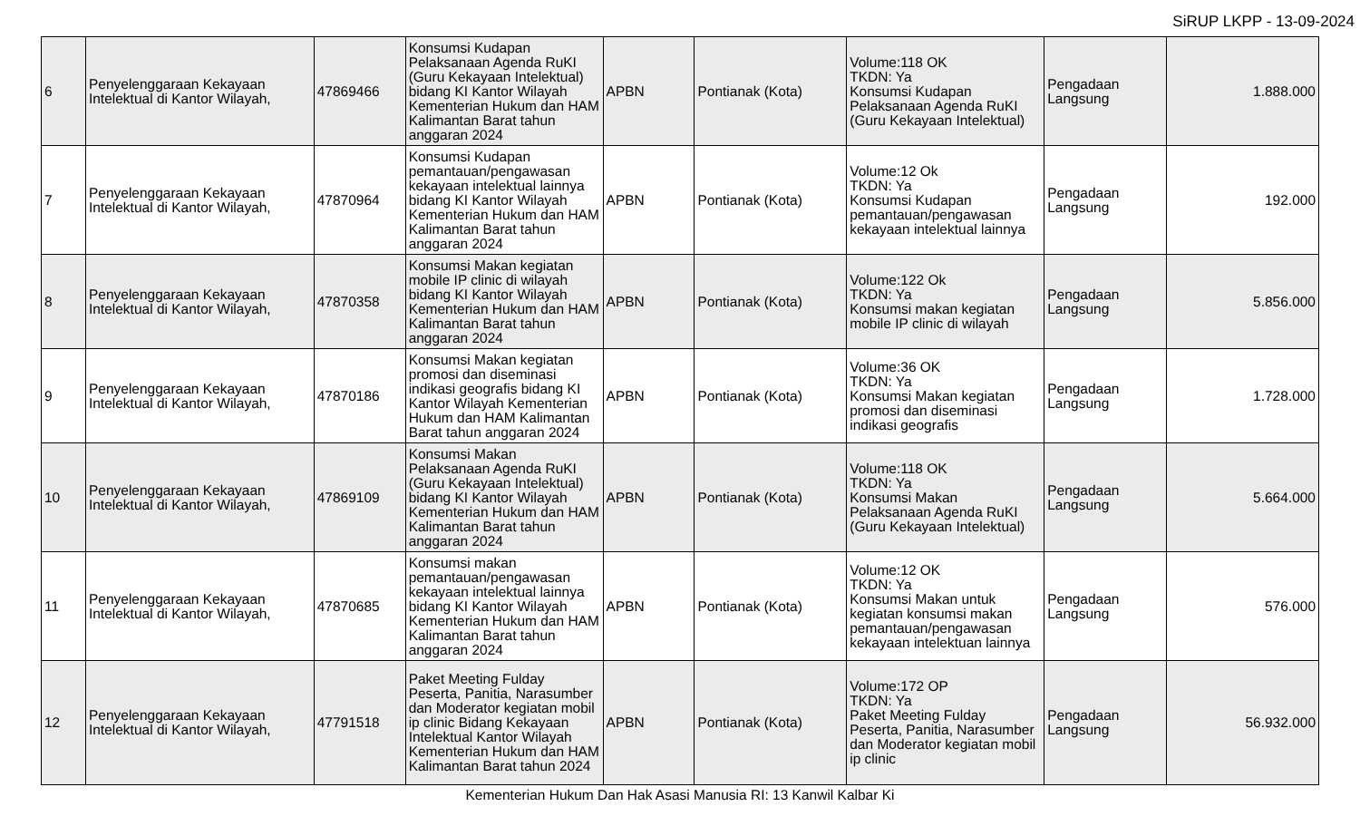SiRUP LKPP - 13-09-2024
| 6 | Penyelenggaraan Kekayaan Intelektual di Kantor Wilayah, | 47869466 | Konsumsi Kudapan Pelaksanaan Agenda RuKI (Guru Kekayaan Intelektual) bidang KI Kantor Wilayah Kementerian Hukum dan HAM Kalimantan Barat tahun anggaran 2024 | APBN | Pontianak (Kota) | Volume:118 OK TKDN: Ya Konsumsi Kudapan Pelaksanaan Agenda RuKI (Guru Kekayaan Intelektual) | Pengadaan Langsung | 1.888.000 |
| 7 | Penyelenggaraan Kekayaan Intelektual di Kantor Wilayah, | 47870964 | Konsumsi Kudapan pemantauan/pengawasan kekayaan intelektual lainnya bidang KI Kantor Wilayah Kementerian Hukum dan HAM Kalimantan Barat tahun anggaran 2024 | APBN | Pontianak (Kota) | Volume:12 Ok TKDN: Ya Konsumsi Kudapan pemantauan/pengawasan kekayaan intelektual lainnya | Pengadaan Langsung | 192.000 |
| 8 | Penyelenggaraan Kekayaan Intelektual di Kantor Wilayah, | 47870358 | Konsumsi Makan kegiatan mobile IP clinic di wilayah bidang KI Kantor Wilayah Kementerian Hukum dan HAM Kalimantan Barat tahun anggaran 2024 | APBN | Pontianak (Kota) | Volume:122 Ok TKDN: Ya Konsumsi makan kegiatan mobile IP clinic di wilayah | Pengadaan Langsung | 5.856.000 |
| 9 | Penyelenggaraan Kekayaan Intelektual di Kantor Wilayah, | 47870186 | Konsumsi Makan kegiatan promosi dan diseminasi indikasi geografis bidang KI Kantor Wilayah Kementerian Hukum dan HAM Kalimantan Barat tahun anggaran 2024 | APBN | Pontianak (Kota) | Volume:36 OK TKDN: Ya Konsumsi Makan kegiatan promosi dan diseminasi indikasi geografis | Pengadaan Langsung | 1.728.000 |
| 10 | Penyelenggaraan Kekayaan Intelektual di Kantor Wilayah, | 47869109 | Konsumsi Makan Pelaksanaan Agenda RuKI (Guru Kekayaan Intelektual) bidang KI Kantor Wilayah Kementerian Hukum dan HAM Kalimantan Barat tahun anggaran 2024 | APBN | Pontianak (Kota) | Volume:118 OK TKDN: Ya Konsumsi Makan Pelaksanaan Agenda RuKI (Guru Kekayaan Intelektual) | Pengadaan Langsung | 5.664.000 |
| 11 | Penyelenggaraan Kekayaan Intelektual di Kantor Wilayah, | 47870685 | Konsumsi makan pemantauan/pengawasan kekayaan intelektual lainnya bidang KI Kantor Wilayah Kementerian Hukum dan HAM Kalimantan Barat tahun anggaran 2024 | APBN | Pontianak (Kota) | Volume:12 OK TKDN: Ya Konsumsi Makan untuk kegiatan konsumsi makan pemantauan/pengawasan kekayaan intelektuan lainnya | Pengadaan Langsung | 576.000 |
| 12 | Penyelenggaraan Kekayaan Intelektual di Kantor Wilayah, | 47791518 | Paket Meeting Fulday Peserta, Panitia, Narasumber dan Moderator kegiatan mobil ip clinic Bidang Kekayaan Intelektual Kantor Wilayah Kementerian Hukum dan HAM Kalimantan Barat tahun 2024 | APBN | Pontianak (Kota) | Volume:172 OP TKDN: Ya Paket Meeting Fulday Peserta, Panitia, Narasumber dan Moderator kegiatan mobil ip clinic | Pengadaan Langsung | 56.932.000 |
Kementerian Hukum Dan Hak Asasi Manusia RI: 13 Kanwil Kalbar Ki